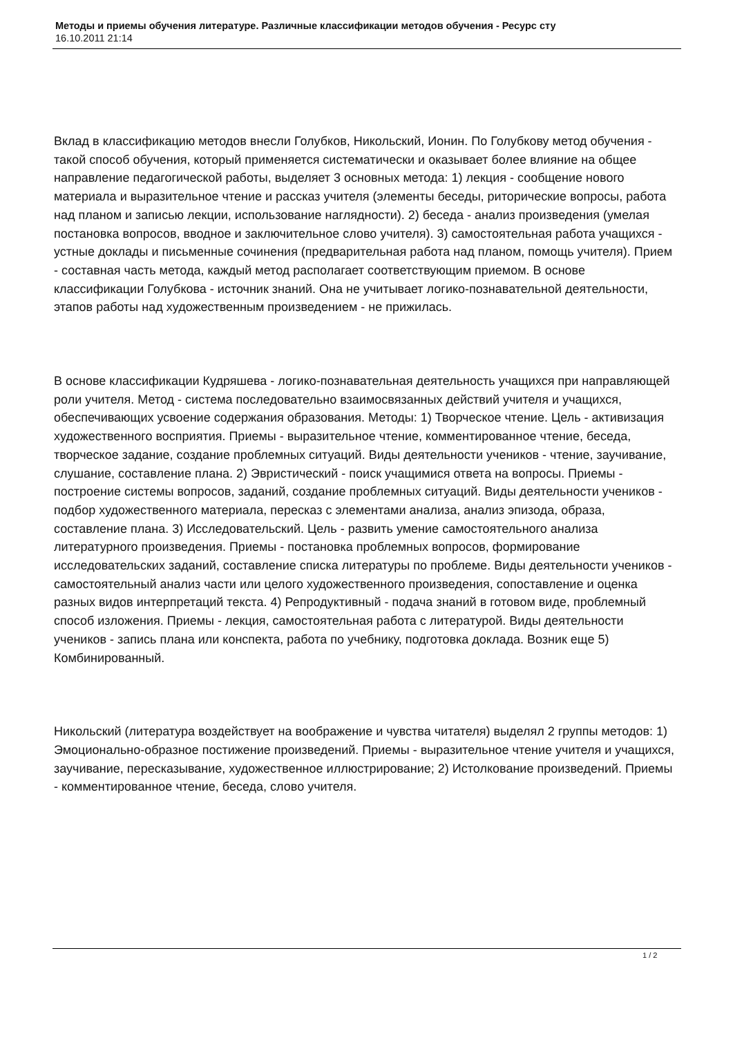Методы и приемы обучения литературе. Различные классификации методов обучения - Ресурс сту
16.10.2011 21:14
Вклад в классификацию методов внесли Голубков, Никольский, Ионин. По Голубкову метод обучения - такой способ обучения, который применяется систематически и оказывает более влияние на общее направление педагогической работы, выделяет 3 основных метода: 1) лекция - сообщение нового материала и выразительное чтение и рассказ учителя (элементы беседы, риторические вопросы, работа над планом и записью лекции, использование наглядности). 2) беседа - анализ произведения (умелая постановка вопросов, вводное и заключительное слово учителя). 3) самостоятельная работа учащихся - устные доклады и письменные сочинения (предварительная работа над планом, помощь учителя). Прием - составная часть метода, каждый метод располагает соответствующим приемом. В основе классификации Голубкова - источник знаний. Она не учитывает логико-познавательной деятельности, этапов работы над художественным произведением - не прижилась.
В основе классификации Кудряшева - логико-познавательная деятельность учащихся при направляющей роли учителя. Метод - система последовательно взаимосвязанных действий учителя и учащихся, обеспечивающих усвоение содержания образования. Методы: 1) Творческое чтение. Цель - активизация художественного восприятия. Приемы - выразительное чтение, комментированное чтение, беседа, творческое задание, создание проблемных ситуаций. Виды деятельности учеников - чтение, заучивание, слушание, составление плана. 2) Эвристический - поиск учащимися ответа на вопросы. Приемы - построение системы вопросов, заданий, создание проблемных ситуаций. Виды деятельности учеников - подбор художественного материала, пересказ с элементами анализа, анализ эпизода, образа, составление плана. 3) Исследовательский. Цель - развить умение самостоятельного анализа литературного произведения. Приемы - постановка проблемных вопросов, формирование исследовательских заданий, составление списка литературы по проблеме. Виды деятельности учеников - самостоятельный анализ части или целого художественного произведения, сопоставление и оценка разных видов интерпретаций текста. 4) Репродуктивный - подача знаний в готовом виде, проблемный способ изложения. Приемы - лекция, самостоятельная работа с литературой. Виды деятельности учеников - запись плана или конспекта, работа по учебнику, подготовка доклада. Возник еще 5) Комбинированный.
Никольский (литература воздействует на воображение и чувства читателя) выделял 2 группы методов: 1) Эмоционально-образное постижение произведений. Приемы - выразительное чтение учителя и учащихся, заучивание, пересказывание, художественное иллюстрирование; 2) Истолкование произведений. Приемы - комментированное чтение, беседа, слово учителя.
1 / 2